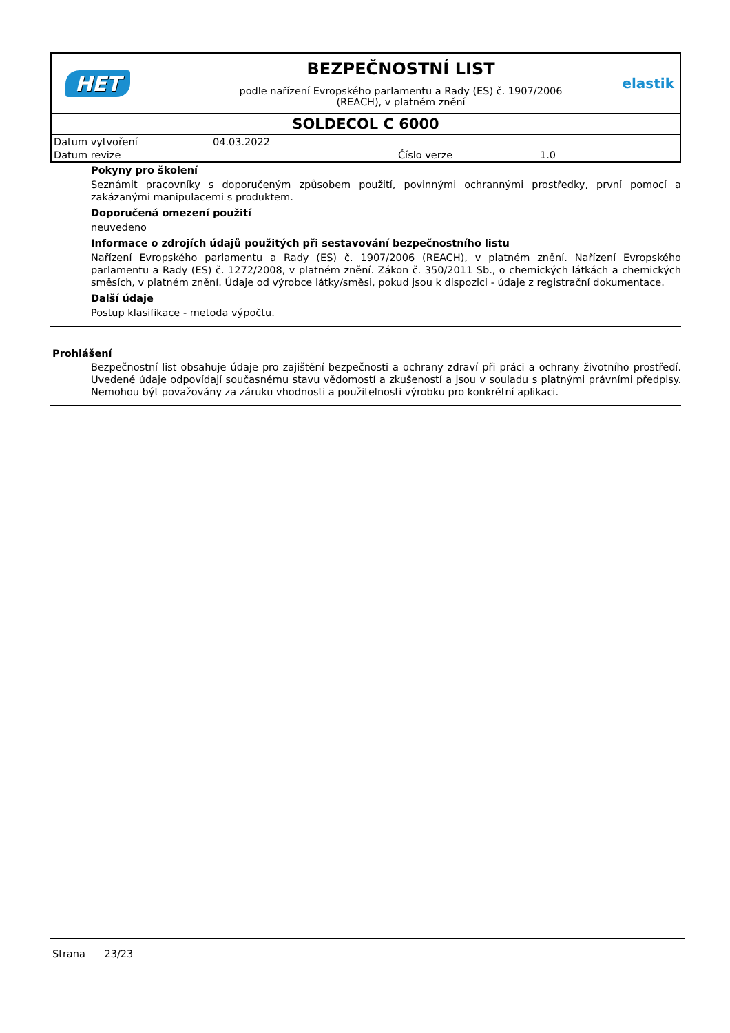HET
BEZPEČNOSTNÍ LIST
podle nařízení Evropského parlamentu a Rady (ES) č. 1907/2006
(REACH), v platném znění
elastik
SOLDECOL C 6000
| Datum vytvoření | 04.03.2022 | | |
| Datum revize | | Číslo verze | 1.0 |
Pokyny pro školení
Seznámit pracovníky s doporučeným způsobem použití, povinnými ochrannými prostředky, první pomocí a zakázanými manipulacemi s produktem.
Doporučená omezení použití
neuvedeno
Informace o zdrojích údajů použitých při sestavování bezpečnostního listu
Nařízení Evropského parlamentu a Rady (ES) č. 1907/2006 (REACH), v platném znění. Nařízení Evropského parlamentu a Rady (ES) č. 1272/2008, v platném znění. Zákon č. 350/2011 Sb., o chemických látkách a chemických směsích, v platném znění. Údaje od výrobce látky/směsi, pokud jsou k dispozici - údaje z registrační dokumentace.
Další údaje
Postup klasifikace - metoda výpočtu.
Prohlášení
Bezpečnostní list obsahuje údaje pro zajištění bezpečnosti a ochrany zdraví při práci a ochrany životního prostředí. Uvedené údaje odpovídají současnému stavu vědomostí a zkušeností a jsou v souladu s platnými právními předpisy. Nemohou být považovány za záruku vhodnosti a použitelnosti výrobku pro konkrétní aplikaci.
Strana 23/23